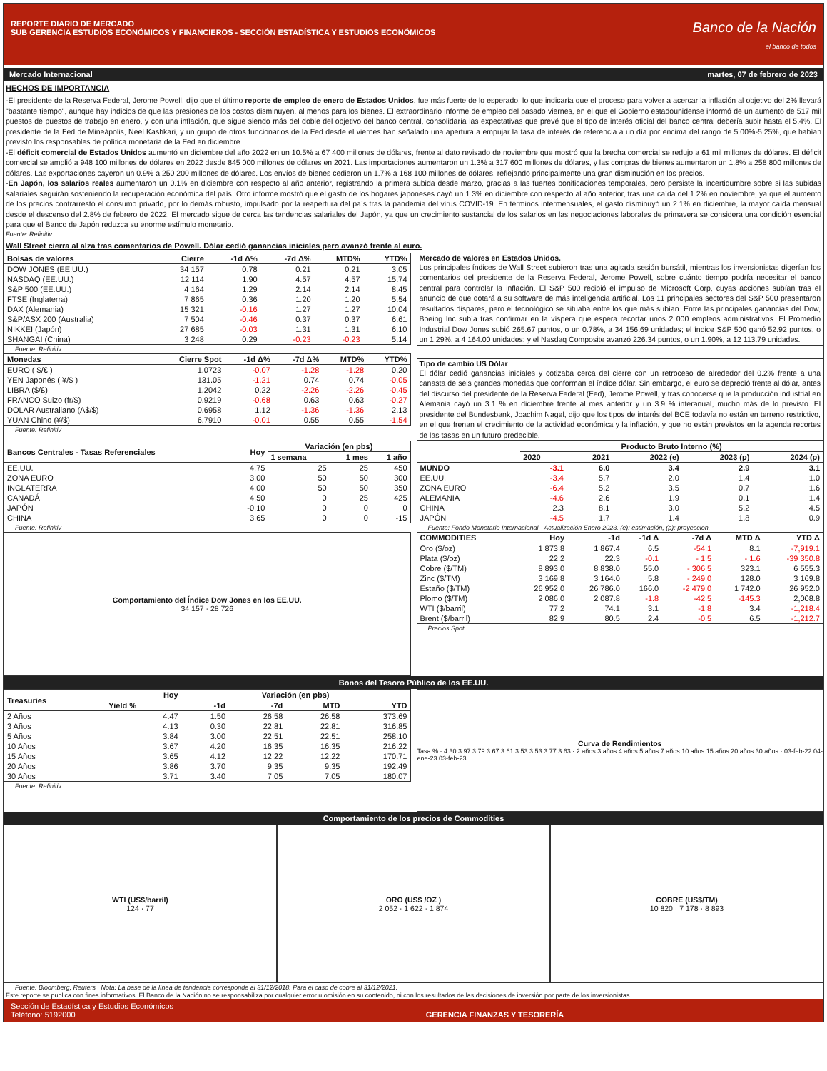REPORTE DIARIO DE MERCADO
SUB GERENCIA ESTUDIOS ECONÓMICOS Y FINANCIEROS - SECCIÓN ESTADÍSTICA Y ESTUDIOS ECONÓMICOS
Banco de la Nación
el banco de todos
Mercado Internacional martes, 07 de febrero de 2023
HECHOS DE IMPORTANCIA
-El presidente de la Reserva Federal, Jerome Powell, dijo que el último reporte de empleo de enero de Estados Unidos, fue más fuerte de lo esperado, lo que indicaría que el proceso para volver a acercar la inflación al objetivo del 2% llevará "bastante tiempo", aunque hay indicios de que las presiones de los costos disminuyen, al menos para los bienes. El extraordinario informe de empleo del pasado viernes, en el que el Gobierno estadounidense informó de un aumento de 517 mil puestos de puestos de trabajo en enero, y con una inflación, que sigue siendo más del doble del objetivo del banco central, consolidaría las expectativas que prevé que el tipo de interés oficial del banco central debería subir hasta el 5.4%. El presidente de la Fed de Mineápolis, Neel Kashkari, y un grupo de otros funcionarios de la Fed desde el viernes han señalado una apertura a empujar la tasa de interés de referencia a un día por encima del rango de 5.00%-5.25%, que habían previsto los responsables de política monetaria de la Fed en diciembre.
-El déficit comercial de Estados Unidos aumentó en diciembre del año 2022 en un 10.5% a 67 400 millones de dólares, frente al dato revisado de noviembre que mostró que la brecha comercial se redujo a 61 mil millones de dólares. El déficit comercial se amplió a 948 100 millones de dólares en 2022 desde 845 000 millones de dólares en 2021. Las importaciones aumentaron un 1.3% a 317 600 millones de dólares, y las compras de bienes aumentaron un 1.8% a 258 800 millones de dólares. Las exportaciones cayeron un 0.9% a 250 200 millones de dólares. Los envíos de bienes cedieron un 1.7% a 168 100 millones de dólares, reflejando principalmente una gran disminución en los precios.
-En Japón, los salarios reales aumentaron un 0.1% en diciembre con respecto al año anterior, registrando la primera subida desde marzo, gracias a las fuertes bonificaciones temporales, pero persiste la incertidumbre sobre si las subidas salariales seguirán sosteniendo la recuperación económica del país. Otro informe mostró que el gasto de los hogares japoneses cayó un 1.3% en diciembre con respecto al año anterior, tras una caída del 1.2% en noviembre, ya que el aumento de los precios contrarrestó el consumo privado, por lo demás robusto, impulsado por la reapertura del país tras la pandemia del virus COVID-19. En términos intermensuales, el gasto disminuyó un 2.1% en diciembre, la mayor caída mensual desde el descenso del 2.8% de febrero de 2022. El mercado sigue de cerca las tendencias salariales del Japón, ya que un crecimiento sustancial de los salarios en las negociaciones laborales de primavera se considera una condición esencial para que el Banco de Japón reduzca su enorme estímulo monetario.
Fuente: Refinitiv
Wall Street cierra al alza tras comentarios de Powell. Dólar cedió ganancias iniciales pero avanzó frente al euro.
| Bolsas de valores | Cierre | -1d Δ% | -7d Δ% | MTD% | YTD% |
| --- | --- | --- | --- | --- | --- |
| DOW JONES (EE.UU.) | 34 157 | 0.78 | 0.21 | 0.21 | 3.05 |
| NASDAQ (EE.UU.) | 12 114 | 1.90 | 4.57 | 4.57 | 15.74 |
| S&P 500 (EE.UU.) | 4 164 | 1.29 | 2.14 | 2.14 | 8.45 |
| FTSE (Inglaterra) | 7 865 | 0.36 | 1.20 | 1.20 | 5.54 |
| DAX (Alemania) | 15 321 | -0.16 | 1.27 | 1.27 | 10.04 |
| S&P/ASX 200 (Australia) | 7 504 | -0.46 | 0.37 | 0.37 | 6.61 |
| NIKKEI (Japón) | 27 685 | -0.03 | 1.31 | 1.31 | 6.10 |
| SHANGAI (China) | 3 248 | 0.29 | -0.23 | -0.23 | 5.14 |
Fuente: Refinitiv
| Monedas | Cierre Spot | -1d Δ% | -7d Δ% | MTD% | YTD% |
| --- | --- | --- | --- | --- | --- |
| EURO ( $/€ ) | 1.0723 | -0.07 | -1.28 | -1.28 | 0.20 |
| YEN Japonés ( ¥/$ ) | 131.05 | -1.21 | 0.74 | 0.74 | -0.05 |
| LIBRA ($/£) | 1.2042 | 0.22 | -2.26 | -2.26 | -0.45 |
| FRANCO Suizo (fr/$) | 0.9219 | -0.68 | 0.63 | 0.63 | -0.27 |
| DOLAR Australiano (A$/$) | 0.6958 | 1.12 | -1.36 | -1.36 | 2.13 |
| YUAN Chino (¥/$) | 6.7910 | -0.01 | 0.55 | 0.55 | -1.54 |
Fuente: Refinitiv
Mercado de valores en Estados Unidos.
Los principales índices de Wall Street subieron tras una agitada sesión bursátil, mientras los inversionistas digerían los comentarios del presidente de la Reserva Federal, Jerome Powell, sobre cuánto tiempo podría necesitar el banco central para controlar la inflación. El S&P 500 recibió el impulso de Microsoft Corp, cuyas acciones subían tras el anuncio de que dotará a su software de más inteligencia artificial. Los 11 principales sectores del S&P 500 presentaron resultados dispares, pero el tecnológico se situaba entre los que más subían. Entre las principales ganancias del Dow, Boeing Inc subía tras confirmar en la víspera que espera recortar unos 2 000 empleos administrativos. El Promedio Industrial Dow Jones subió 265.67 puntos, o un 0.78%, a 34 156.69 unidades; el índice S&P 500 ganó 52.92 puntos, o un 1.29%, a 4 164.00 unidades; y el Nasdaq Composite avanzó 226.34 puntos, o un 1.90%, a 12 113.79 unidades.
Tipo de cambio US Dólar
El dólar cedió ganancias iniciales y cotizaba cerca del cierre con un retroceso de alrededor del 0.2% frente a una canasta de seis grandes monedas que conforman el índice dólar. Sin embargo, el euro se depreció frente al dólar, antes del discurso del presidente de la Reserva Federal (Fed), Jerome Powell, y tras conocerse que la producción industrial en Alemania cayó un 3.1 % en diciembre frente al mes anterior y un 3.9 % interanual, mucho más de lo previsto. El presidente del Bundesbank, Joachim Nagel, dijo que los tipos de interés del BCE todavía no están en terreno restrictivo, en el que frenan el crecimiento de la actividad económica y la inflación, y que no están previstos en la agenda recortes de las tasas en un futuro predecible.
| Bancos Centrales - Tasas Referenciales | Hoy | Variación (en pbs) | | |
| --- | --- | --- | --- | --- |
| | | 1 semana | 1 mes | 1 año |
| EE.UU. | 4.75 | 25 | 25 | 450 |
| ZONA EURO | 3.00 | 50 | 50 | 300 |
| INGLATERRA | 4.00 | 50 | 50 | 350 |
| CANADÁ | 4.50 | 0 | 25 | 425 |
| JAPÓN | -0.10 | 0 | 0 | 0 |
| CHINA | 3.65 | 0 | 0 | -15 |
Fuente: Refinitiv
Comportamiento del Índice Dow Jones en los EE.UU.
34 157 · 28 726
| | Producto Bruto Interno (%) | | | | |
| --- | --- | --- | --- | --- | --- |
| | 2020 | 2021 | 2022 (e) | 2023 (p) | 2024 (p) |
| MUNDO | -3.1 | 6.0 | 3.4 | 2.9 | 3.1 |
| EE.UU. | -3.4 | 5.7 | 2.0 | 1.4 | 1.0 |
| ZONA EURO | -6.4 | 5.2 | 3.5 | 0.7 | 1.6 |
| ALEMANIA | -4.6 | 2.6 | 1.9 | 0.1 | 1.4 |
| CHINA | 2.3 | 8.1 | 3.0 | 5.2 | 4.5 |
| JAPÓN | -4.5 | 1.7 | 1.4 | 1.8 | 0.9 |
Fuente: Fondo Monetario Internacional - Actualización Enero 2023. (e): estimación, (p): proyección.
| COMMODITIES | Hoy | -1d | -1d Δ | -7d Δ | MTD Δ | YTD Δ |
| --- | --- | --- | --- | --- | --- | --- |
| Oro ($/oz) | 1 873.8 | 1 867.4 | 6.5 | -54.1 | 8.1 | -7,919.1 |
| Plata ($/oz) | 22.2 | 22.3 | -0.1 | - 1.5 | - 1.6 | -39 350.8 |
| Cobre ($/TM) | 8 893.0 | 8 838.0 | 55.0 | - 306.5 | 323.1 | 6 555.3 |
| Zinc ($/TM) | 3 169.8 | 3 164.0 | 5.8 | - 249.0 | 128.0 | 3 169.8 |
| Estaño ($/TM) | 26 952.0 | 26 786.0 | 166.0 | -2 479.0 | 1 742.0 | 26 952.0 |
| Plomo ($/TM) | 2 086.0 | 2 087.8 | -1.8 | -42.5 | -145.3 | 2,008.8 |
| WTI ($/barril) | 77.2 | 74.1 | 3.1 | -1.8 | 3.4 | -1,218.4 |
| Brent ($/barril) | 82.9 | 80.5 | 2.4 | -0.5 | 6.5 | -1,212.7 |
Precios Spot
Bonos del Tesoro Público de los EE.UU.
| Treasuries | Hoy | Variación (en pbs) | | | |
| --- | --- | --- | --- | --- | --- |
| | Yield % | -1d | -7d | MTD | YTD |
| 2 Años | 4.47 | 1.50 | 26.58 | 26.58 | 373.69 |
| 3 Años | 4.13 | 0.30 | 22.81 | 22.81 | 316.85 |
| 5 Años | 3.84 | 3.00 | 22.51 | 22.51 | 258.10 |
| 10 Años | 3.67 | 4.20 | 16.35 | 16.35 | 216.22 |
| 15 Años | 3.65 | 4.12 | 12.22 | 12.22 | 170.71 |
| 20 Años | 3.86 | 3.70 | 9.35 | 9.35 | 192.49 |
| 30 Años | 3.71 | 3.40 | 7.05 | 7.05 | 180.07 |
Fuente: Refinitiv
Curva de Rendimientos
Tasa % · 4.30 3.97 3.79 3.67 3.61 3.53 3.53 3.77 3.63 · 2 años 3 años 4 años 5 años 7 años 10 años 15 años 20 años 30 años · 03-feb-22 04-ene-23 03-feb-23
Comportamiento de los precios de Commodities
WTI (US$/barril)
124 · 77
ORO (US$ /OZ )
2 052 · 1 622 · 1 874
COBRE (US$/TM)
10 820 · 7 178 · 8 893
Fuente: Bloomberg, Reuters Nota: La base de la línea de tendencia corresponde al 31/12/2018. Para el caso de cobre al 31/12/2021.
Este reporte se publica con fines informativos. El Banco de la Nación no se responsabiliza por cualquier error u omisión en su contenido, ni con los resultados de las decisiones de inversión por parte de los inversionistas.
Sección de Estadística y Estudios Económicos
Teléfono: 5192000 GERENCIA FINANZAS Y TESORERÍA